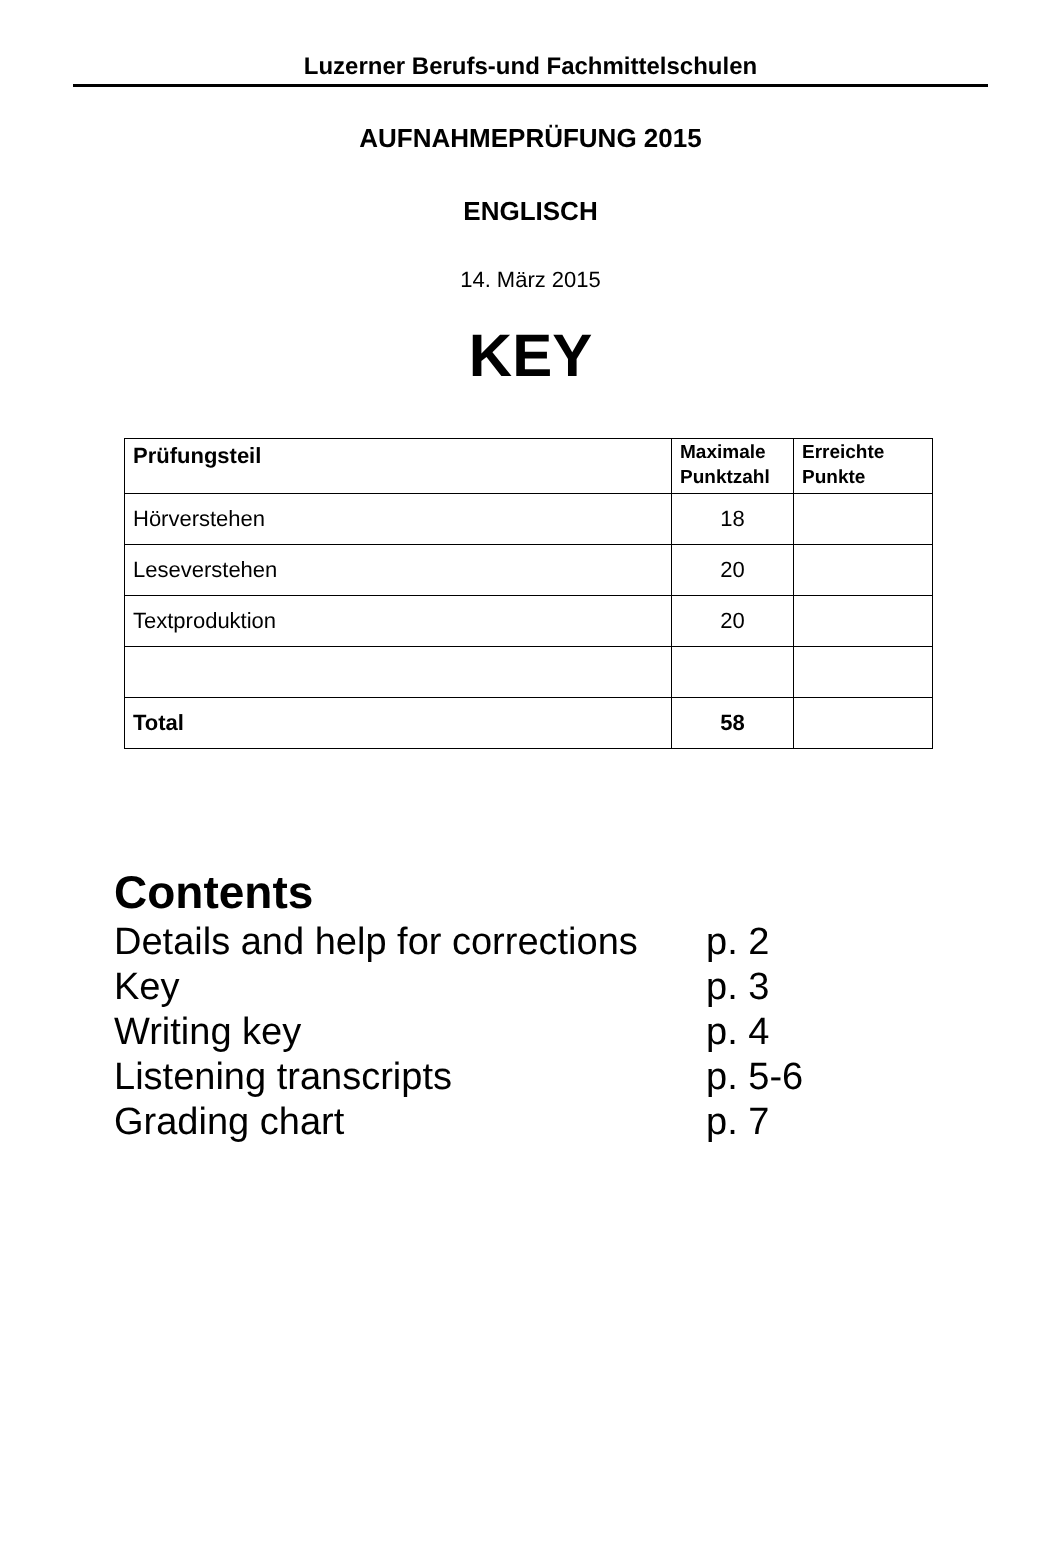Luzerner Berufs-und Fachmittelschulen
AUFNAHMEPRÜFUNG 2015
ENGLISCH
14. März 2015
KEY
| Prüfungsteil | Maximale Punktzahl | Erreichte Punkte |
| --- | --- | --- |
| Hörverstehen | 18 | |
| Leseverstehen | 20 | |
| Textproduktion | 20 | |
| Total | 58 | |
Contents
Details and help for corrections p. 2
Key p. 3
Writing key p. 4
Listening transcripts p. 5-6
Grading chart p. 7